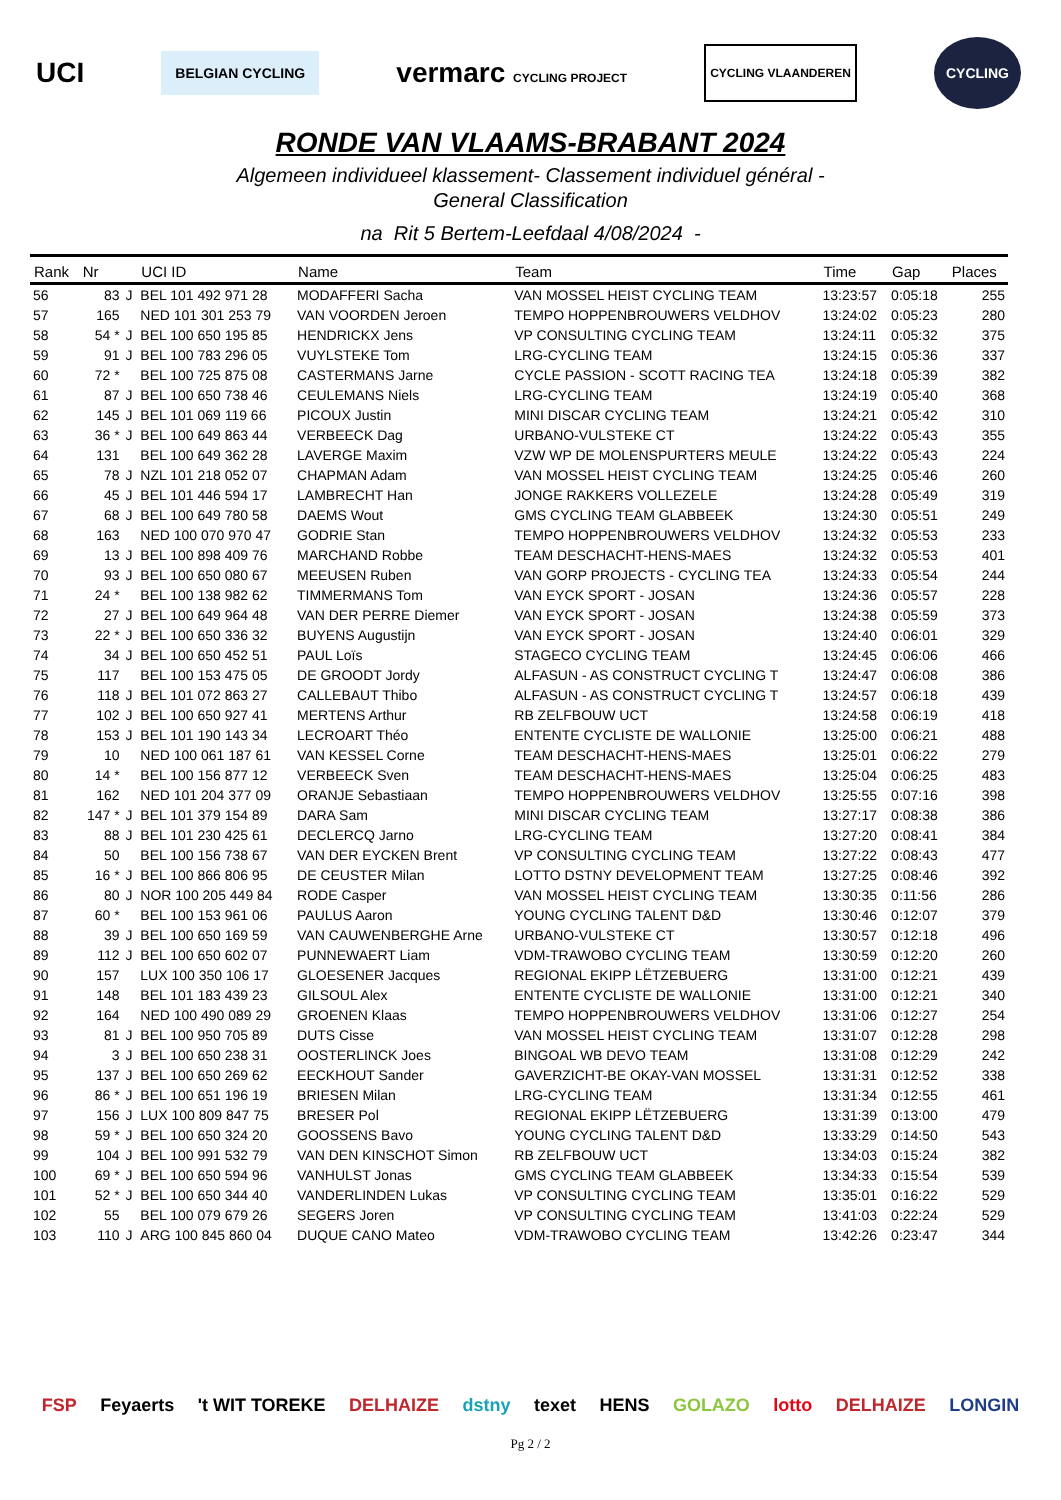UCI BELGIAN CYCLING vermarc CYCLING PROJECT CYCLING VLAANDEREN CYCLING
RONDE VAN VLAAMS-BRABANT 2024
Algemeen individueel klassement- Classement individuel général -
General Classification
na Rit 5 Bertem-Leefdaal 4/08/2024 -
| Rank | Nr | | UCI ID | Name | Team | Time | Gap | Places |
| --- | --- | --- | --- | --- | --- | --- | --- | --- |
| 56 | 83 | J | BEL 101 492 971 28 | MODAFFERI Sacha | VAN MOSSEL HEIST CYCLING TEAM | 13:23:57 | 0:05:18 | 255 |
| 57 | 165 | | NED 101 301 253 79 | VAN VOORDEN Jeroen | TEMPO HOPPENBROUWERS VELDHOV | 13:24:02 | 0:05:23 | 280 |
| 58 | 54 * | J | BEL 100 650 195 85 | HENDRICKX Jens | VP CONSULTING CYCLING TEAM | 13:24:11 | 0:05:32 | 375 |
| 59 | 91 | J | BEL 100 783 296 05 | VUYLSTEKE Tom | LRG-CYCLING TEAM | 13:24:15 | 0:05:36 | 337 |
| 60 | 72 * | | BEL 100 725 875 08 | CASTERMANS Jarne | CYCLE PASSION - SCOTT RACING TEA | 13:24:18 | 0:05:39 | 382 |
| 61 | 87 | J | BEL 100 650 738 46 | CEULEMANS Niels | LRG-CYCLING TEAM | 13:24:19 | 0:05:40 | 368 |
| 62 | 145 | J | BEL 101 069 119 66 | PICOUX Justin | MINI DISCAR CYCLING TEAM | 13:24:21 | 0:05:42 | 310 |
| 63 | 36 * | J | BEL 100 649 863 44 | VERBEECK Dag | URBANO-VULSTEKE CT | 13:24:22 | 0:05:43 | 355 |
| 64 | 131 | | BEL 100 649 362 28 | LAVERGE Maxim | VZW WP DE MOLENSPURTERS MEULE | 13:24:22 | 0:05:43 | 224 |
| 65 | 78 | J | NZL 101 218 052 07 | CHAPMAN Adam | VAN MOSSEL HEIST CYCLING TEAM | 13:24:25 | 0:05:46 | 260 |
| 66 | 45 | J | BEL 101 446 594 17 | LAMBRECHT Han | JONGE RAKKERS VOLLEZELE | 13:24:28 | 0:05:49 | 319 |
| 67 | 68 | J | BEL 100 649 780 58 | DAEMS Wout | GMS CYCLING TEAM GLABBEEK | 13:24:30 | 0:05:51 | 249 |
| 68 | 163 | | NED 100 070 970 47 | GODRIE Stan | TEMPO HOPPENBROUWERS VELDHOV | 13:24:32 | 0:05:53 | 233 |
| 69 | 13 | J | BEL 100 898 409 76 | MARCHAND Robbe | TEAM DESCHACHT-HENS-MAES | 13:24:32 | 0:05:53 | 401 |
| 70 | 93 | J | BEL 100 650 080 67 | MEEUSEN Ruben | VAN GORP PROJECTS - CYCLING TEA | 13:24:33 | 0:05:54 | 244 |
| 71 | 24 * | | BEL 100 138 982 62 | TIMMERMANS Tom | VAN EYCK SPORT - JOSAN | 13:24:36 | 0:05:57 | 228 |
| 72 | 27 | J | BEL 100 649 964 48 | VAN DER PERRE Diemer | VAN EYCK SPORT - JOSAN | 13:24:38 | 0:05:59 | 373 |
| 73 | 22 * | J | BEL 100 650 336 32 | BUYENS Augustijn | VAN EYCK SPORT - JOSAN | 13:24:40 | 0:06:01 | 329 |
| 74 | 34 | J | BEL 100 650 452 51 | PAUL Loïs | STAGECO CYCLING TEAM | 13:24:45 | 0:06:06 | 466 |
| 75 | 117 | | BEL 100 153 475 05 | DE GROODT Jordy | ALFASUN - AS CONSTRUCT CYCLING T | 13:24:47 | 0:06:08 | 386 |
| 76 | 118 | J | BEL 101 072 863 27 | CALLEBAUT Thibo | ALFASUN - AS CONSTRUCT CYCLING T | 13:24:57 | 0:06:18 | 439 |
| 77 | 102 | J | BEL 100 650 927 41 | MERTENS Arthur | RB ZELFBOUW UCT | 13:24:58 | 0:06:19 | 418 |
| 78 | 153 | J | BEL 101 190 143 34 | LECROART Théo | ENTENTE CYCLISTE DE WALLONIE | 13:25:00 | 0:06:21 | 488 |
| 79 | 10 | | NED 100 061 187 61 | VAN KESSEL Corne | TEAM DESCHACHT-HENS-MAES | 13:25:01 | 0:06:22 | 279 |
| 80 | 14 * | | BEL 100 156 877 12 | VERBEECK Sven | TEAM DESCHACHT-HENS-MAES | 13:25:04 | 0:06:25 | 483 |
| 81 | 162 | | NED 101 204 377 09 | ORANJE Sebastiaan | TEMPO HOPPENBROUWERS VELDHOV | 13:25:55 | 0:07:16 | 398 |
| 82 | 147 * | J | BEL 101 379 154 89 | DARA Sam | MINI DISCAR CYCLING TEAM | 13:27:17 | 0:08:38 | 386 |
| 83 | 88 | J | BEL 101 230 425 61 | DECLERCQ Jarno | LRG-CYCLING TEAM | 13:27:20 | 0:08:41 | 384 |
| 84 | 50 | | BEL 100 156 738 67 | VAN DER EYCKEN Brent | VP CONSULTING CYCLING TEAM | 13:27:22 | 0:08:43 | 477 |
| 85 | 16 * | J | BEL 100 866 806 95 | DE CEUSTER Milan | LOTTO DSTNY DEVELOPMENT TEAM | 13:27:25 | 0:08:46 | 392 |
| 86 | 80 | J | NOR 100 205 449 84 | RODE Casper | VAN MOSSEL HEIST CYCLING TEAM | 13:30:35 | 0:11:56 | 286 |
| 87 | 60 * | | BEL 100 153 961 06 | PAULUS Aaron | YOUNG CYCLING TALENT D&D | 13:30:46 | 0:12:07 | 379 |
| 88 | 39 | J | BEL 100 650 169 59 | VAN CAUWENBERGHE Arne | URBANO-VULSTEKE CT | 13:30:57 | 0:12:18 | 496 |
| 89 | 112 | J | BEL 100 650 602 07 | PUNNEWAERT Liam | VDM-TRAWOBO CYCLING TEAM | 13:30:59 | 0:12:20 | 260 |
| 90 | 157 | | LUX 100 350 106 17 | GLOESENER Jacques | REGIONAL EKIPP LËTZEBUERG | 13:31:00 | 0:12:21 | 439 |
| 91 | 148 | | BEL 101 183 439 23 | GILSOUL Alex | ENTENTE CYCLISTE DE WALLONIE | 13:31:00 | 0:12:21 | 340 |
| 92 | 164 | | NED 100 490 089 29 | GROENEN Klaas | TEMPO HOPPENBROUWERS VELDHOV | 13:31:06 | 0:12:27 | 254 |
| 93 | 81 | J | BEL 100 950 705 89 | DUTS Cisse | VAN MOSSEL HEIST CYCLING TEAM | 13:31:07 | 0:12:28 | 298 |
| 94 | 3 | J | BEL 100 650 238 31 | OOSTERLINCK Joes | BINGOAL WB DEVO TEAM | 13:31:08 | 0:12:29 | 242 |
| 95 | 137 | J | BEL 100 650 269 62 | EECKHOUT Sander | GAVERZICHT-BE OKAY-VAN MOSSEL | 13:31:31 | 0:12:52 | 338 |
| 96 | 86 * | J | BEL 100 651 196 19 | BRIESEN Milan | LRG-CYCLING TEAM | 13:31:34 | 0:12:55 | 461 |
| 97 | 156 | J | LUX 100 809 847 75 | BRESER Pol | REGIONAL EKIPP LËTZEBUERG | 13:31:39 | 0:13:00 | 479 |
| 98 | 59 * | J | BEL 100 650 324 20 | GOOSSENS Bavo | YOUNG CYCLING TALENT D&D | 13:33:29 | 0:14:50 | 543 |
| 99 | 104 | J | BEL 100 991 532 79 | VAN DEN KINSCHOT Simon | RB ZELFBOUW UCT | 13:34:03 | 0:15:24 | 382 |
| 100 | 69 * | J | BEL 100 650 594 96 | VANHULST Jonas | GMS CYCLING TEAM GLABBEEK | 13:34:33 | 0:15:54 | 539 |
| 101 | 52 * | J | BEL 100 650 344 40 | VANDERLINDEN Lukas | VP CONSULTING CYCLING TEAM | 13:35:01 | 0:16:22 | 529 |
| 102 | 55 | | BEL 100 079 679 26 | SEGERS Joren | VP CONSULTING CYCLING TEAM | 13:41:03 | 0:22:24 | 529 |
| 103 | 110 | J | ARG 100 845 860 04 | DUQUE CANO Mateo | VDM-TRAWOBO CYCLING TEAM | 13:42:26 | 0:23:47 | 344 |
FSP Feyaerts 't WIT TOREKE DELHAIZE dstny texet HENS GOLAZO lotto DELHAIZE LONGIN
Pg 2 / 2